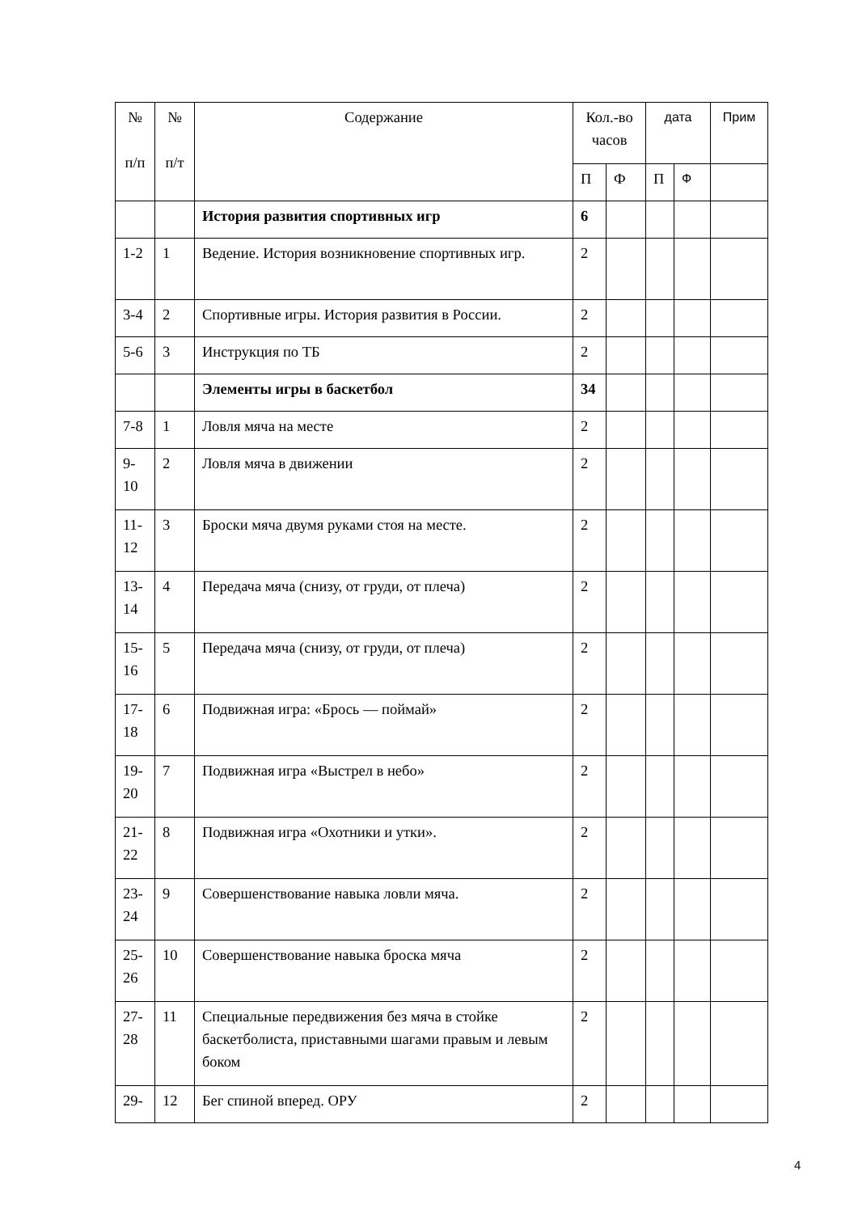| № п/п | № п/т | Содержание | Кол.-во часов | | дата | | Прим |
| --- | --- | --- | --- | --- | --- | --- | --- |
| | | | П | Ф | П | Ф | |
| | | История развития спортивных игр | 6 | | | | |
| 1-2 | 1 | Ведение. История возникновение спортивных игр. | 2 | | | | |
| 3-4 | 2 | Спортивные игры. История развития в России. | 2 | | | | |
| 5-6 | 3 | Инструкция по ТБ | 2 | | | | |
| | | Элементы игры в баскетбол | 34 | | | | |
| 7-8 | 1 | Ловля мяча на месте | 2 | | | | |
| 9-10 | 2 | Ловля мяча в движении | 2 | | | | |
| 11-12 | 3 | Броски мяча двумя руками стоя на месте. | 2 | | | | |
| 13-14 | 4 | Передача мяча (снизу, от груди, от плеча) | 2 | | | | |
| 15-16 | 5 | Передача мяча (снизу, от груди, от плеча) | 2 | | | | |
| 17-18 | 6 | Подвижная игра: «Брось — поймай» | 2 | | | | |
| 19-20 | 7 | Подвижная игра «Выстрел в небо» | 2 | | | | |
| 21-22 | 8 | Подвижная игра «Охотники и утки». | 2 | | | | |
| 23-24 | 9 | Совершенствование навыка ловли мяча. | 2 | | | | |
| 25-26 | 10 | Совершенствование навыка броска мяча | 2 | | | | |
| 27-28 | 11 | Специальные передвижения без мяча в стойке баскетболиста, приставными шагами правым и левым боком | 2 | | | | |
| 29- | 12 | Бег спиной вперед. ОРУ | 2 | | | | |
4